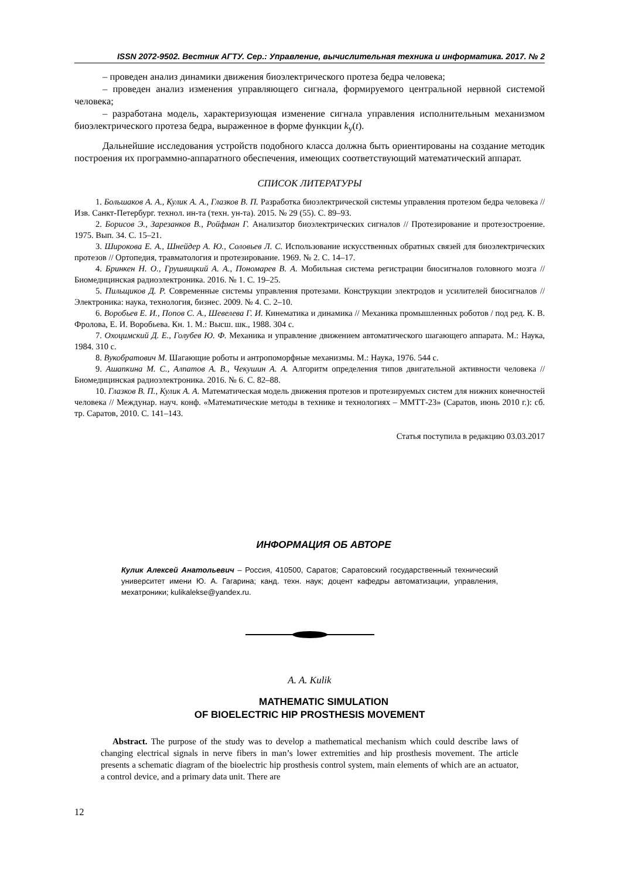ISSN 2072-9502. Вестник АГТУ. Сер.: Управление, вычислительная техника и информатика. 2017. № 2
– проведен анализ динамики движения биоэлектрического протеза бедра человека;
– проведен анализ изменения управляющего сигнала, формируемого центральной нервной системой человека;
– разработана модель, характеризующая изменение сигнала управления исполнительным механизмом биоэлектрического протеза бедра, выраженное в форме функции k<sub>у</sub>(t).
Дальнейшие исследования устройств подобного класса должна быть ориентированы на создание методик построения их программно-аппаратного обеспечения, имеющих соответствующий математический аппарат.
СПИСОК ЛИТЕРАТУРЫ
1. Большаков А. А., Кулик А. А., Глазков В. П. Разработка биоэлектрической системы управления протезом бедра человека // Изв. Санкт-Петербург. технол. ин-та (техн. ун-та). 2015. № 29 (55). С. 89–93.
2. Борисов Э., Зарезанков В., Ройфман Г. Анализатор биоэлектрических сигналов // Протезирование и протезостроение. 1975. Вып. 34. С. 15–21.
3. Широкова Е. А., Шнейдер А. Ю., Соловьев Л. С. Использование искусственных обратных связей для биоэлектрических протезов // Ортопедия, травматология и протезирование. 1969. № 2. С. 14–17.
4. Бринкен Н. О., Грушвицкий А. А., Пономарев В. А. Мобильная система регистрации биосигналов головного мозга // Биомедицинская радиоэлектроника. 2016. № 1. С. 19–25.
5. Пильщиков Д. Р. Современные системы управления протезами. Конструкции электродов и усилителей биосигналов // Электроника: наука, технология, бизнес. 2009. № 4. С. 2–10.
6. Воробьев Е. И., Попов С. А., Шевелева Г. И. Кинематика и динамика // Механика промышленных роботов / под ред. К. В. Фролова, Е. И. Воробьева. Кн. 1. М.: Высш. шк., 1988. 304 с.
7. Охоцимский Д. Е., Голубев Ю. Ф. Механика и управление движением автоматического шагающего аппарата. М.: Наука, 1984. 310 с.
8. Вукобратович М. Шагающие роботы и антропоморфные механизмы. М.: Наука, 1976. 544 с.
9. Ашапкина М. С., Алпатов А. В., Чекушин А. А. Алгоритм определения типов двигательной активности человека // Биомедицинская радиоэлектроника. 2016. № 6. С. 82–88.
10. Глазков В. П., Кулик А. А. Математическая модель движения протезов и протезируемых систем для нижних конечностей человека // Междунар. науч. конф. «Математические методы в технике и технологиях – ММТТ-23» (Саратов, июнь 2010 г.): сб. тр. Саратов, 2010. С. 141–143.
Статья поступила в редакцию 03.03.2017
ИНФОРМАЦИЯ ОБ АВТОРЕ
Кулик Алексей Анатольевич – Россия, 410500, Саратов; Саратовский государственный технический университет имени Ю. А. Гагарина; канд. техн. наук; доцент кафедры автоматизации, управления, мехатроники; kulikalekse@yandex.ru.
A. A. Kulik
MATHEMATIC SIMULATION
OF BIOELECTRIC HIP PROSTHESIS MOVEMENT
Abstract. The purpose of the study was to develop a mathematical mechanism which could describe laws of changing electrical signals in nerve fibers in man’s lower extremities and hip prosthesis movement. The article presents a schematic diagram of the bioelectric hip prosthesis control system, main elements of which are an actuator, a control device, and a primary data unit. There are
12